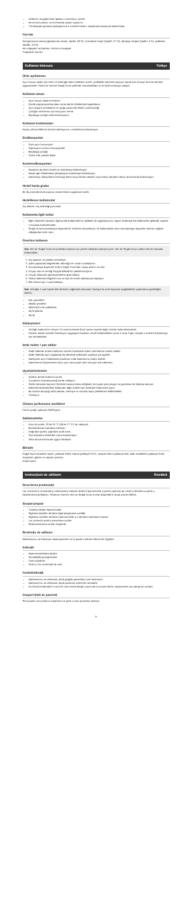Избегать воздействия прямых солнечных лучей.
Не использовать по истечении срока годности.
Утилизация должна проводиться в соответствии с национальными регламентами.
Состав
Натуральная смола (древесная смола, прибл. 59 %), этиловый спирт (прибл. 27 %), фторид натрия (прибл. 5 %), добавки (прибл. 10 %)
Не содержит аспартам, глютен и сахарин.
Содержит ксилит.
Kullanım kılavuzu Türkçe
Ürün açıklaması
Aşırı hassas dişler için nemi ve tükürüğü tolere edebilen vernik, profilaktik tedavinin parçası olarak tam mineye hem de dentine uygulanabilir. Flairesse Varnish Single Dose şeklinde sunulmaktadır ve iki farklı aromaya sahiptir.
Kullanım amacı
Aşırı hassas dişlerin tedavisi
Kavite preparasyonlarından sonra dentin tübüllerinin kapatılması
Aşırı duyarlı servikalerin ve açığa çıkan kök dentin sızdırmazlığı
Çürüğün önlenmesi için koruyucu vernik
Başlangıç çürüğü remineralizasyonu
Kullanım kısıtlamaları
Hasta yutma refleksini kontrol edemiyorsa o malzemeyi kullanmayın.
Endikasyonlar
Dişin aşırı hassasiyeti
Operasyon sonrası hassasiyetler
Başlangıç çürüğü
Çürük riski yüksek dişler
Kontrendikasyonları
Hastanın diş etleri ülserli ise malzemeyi kullanmayın.
Hasta ağız iltihabından şikayetçiyse malzemeyi kullanmayın.
Malzemeyi, bileşenlerin herhangi birine karşı bilinen alerjiler veya temas alerjileri olması durumunda kullanmayın.
Hedef hasta grubu
Bir diş prosedürünün parçası olarak tedavi uygulanan kişiler.
Hedeflenen kullanıcılar
Diş hekimi / diş hekimliği personeli
Kullanımla ilgili notlar
Eğer malzeme hastanın ağzına tek kullanımlık bir aplikatör ile uygulanıyorsa, hijyen nedeniyle tek kullanımlık aplikatör sadece o hastada kullanılmalıdır.
Single Dose kurcalamaya dayanıklı bir mühürle donatılmıştır. İlk kullanımdan önce kurcalamaya dayanıklı mührün sağlam olduğundan emin olun.
Önerilen kullanım
Not: Her bir Single Dose bir profilaksi tedavisi için yeterli miktarda materyal içerir. Her bir Single Dose sadece tek bir hastada kullanılabilir.
1. Diş taşlarını ve plakları temizleyin.
2. İşlem yapılacak bölgelerden tükürüğü ve sıvıları uzaklaştırın.
3. Kurcalamaya dayanıklı mührü Single Dose'dan soyup çıkarın ve atın.
4. Fırçayı alın ve verniği fırçayla dikkatli bir şekilde karıştırın.
5. Fırçayı tedavinin gereksinimlerine göre bükün.
6. Tedavi edilecek bölgeleri ince ve eşit bir vernik tabakasıyla kaplayın.
7. Etki etmesi için 4 saat bekleyin.
Not: Verniğin 4 saat içinde etki etmesini sağlamak amacıyla, hastaya bu süre boyunca aşağıdakileri yapmaması gerektiğini belirtin:
katı yiyecekler
alkollü içecekler
alkol bazlı oral çalkalama
diş fırçalama
diş ipi
Etkileşimleri
Verniğin kullanımını izleyen 24 saat içerisinde florür içeren reçeteli diğer ürünler kullanılmamalıdır.
Düzenli olarak sistemik floridasyon uygulayan hastalar, vernik kullanıldıktan sonra 2 veya 3 gün süreyle o ürünleri kullanmaya ara vermelidirler.
Artık riskler / yan etkiler
Nadir hallerde ürünün kullanımı astımlı hastalarda ödem sıkıntılarına neden olabilir.
Nadir hallerde aşırı uygulama diş etlerinde ödematöz şişmeye yol açabilir.
Materyalin aşırı miktarlarda yutulması mide bulantısına neden olabilir.
Malzemenin bileşenlerine karşı aşırı hassasiyet artık riski göz ardı edilemez.
Uyarılar/önlemler
Sadece dental kullanım içindir.
Çocukların erişemeyeceği yerde saklayın!
Gözle temastan kaçının! Gözlerle kazara temas ettiğinde, bol suyla iyice yıkayın ve gerekirse bir doktora danışın.
Malzeme/malzemelerle kullanılan diğer ürünler için üreticinin kılavuzuna uyun.
Bu ürünün karıştığı ciddi vakalar, üreticiye ve sorumlu kayıt yetkililerine bildirilmelidir.
Yutmayın.
Cihazın performans özellikleri
Florür içeriği: yaklaşık 22600 ppm
Saklama/imha
Kuru bir yerde, 20 ila 25 °C (68 ila 77 °F) 'de saklayın!
Buzdolabında muhafaza etmeyin.
Doğrudan güneş ışığından uzak tutun.
Son kullanma tarihinden sonra kullanmayın.
İmha ulusal mevzuata uygun olmalıdır.
Bileşim
Doğal reçine (kolofan reçine, yaklaşık %59), etanol (yaklaşık %27), sodyum florür (yaklaşık %5), katkı maddeleri (yaklaşık %10)
Aspartam, gluten ve sakarin içermez.
Ksilitol içerir.
Instrucțiuni de utilizare Română
Descrierea produsului
Lac rezistent la umezeală și salivă pentru tratarea dinților hipersensibili și pentru aplicare pe smalț și dentină ca parte a tratamentului profilactic. Flairesse Varnish vine ca Single Dose și este disponibil în două arome diferite.
Scopul propus
Tratarea dinților hipersensibili
Sigilarea tubulilor dentare după prepararea cavității
Sigilarea coletelor dentare hipersensibile și a dentinei radiculare expuse
Lac protector pentru prevenirea cariilor
Remineralizarea cariilor incipiente
Restricție de utilizare
Materialul nu se folosește, dacă pacientul nu își poate controla reflexul de înghițire.
Indicații
Hipersensibilitatea dinților
Sensibilități postoperatorii
Carii incipiente
Dinți cu risc accentuat de carii
Contraindicații
Materialul nu se utilizează, dacă gingiile pacientului sunt ulceroase.
Materialul nu se utilizează, dacă pacientul suferă de stomatită.
Nu folosiți materialul în cazul în care există alergii cunoscute la oricare dintre componente sau alergii de contact.
Grupuri țintă de pacienți
Persoanele care primesc tratament ca parte a unei proceduri dentare.
9